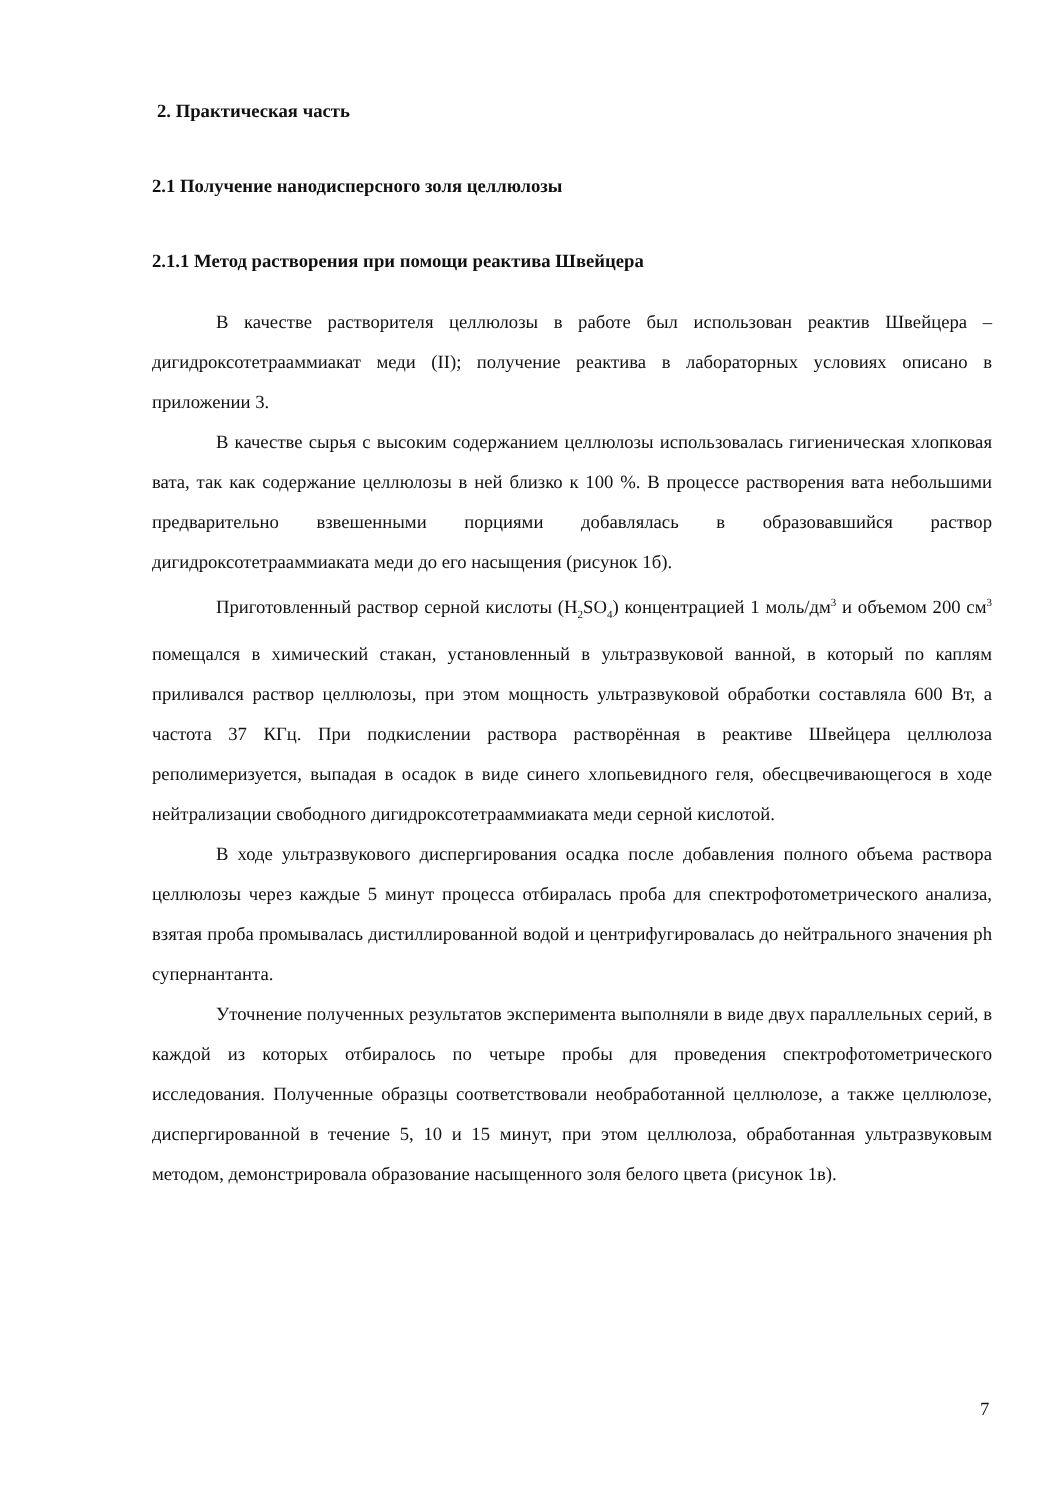2. Практическая часть
2.1 Получение нанодисперсного золя целлюлозы
2.1.1 Метод растворения при помощи реактива Швейцера
В качестве растворителя целлюлозы в работе был использован реактив Швейцера – дигидроксотетрааммиакат меди (II); получение реактива в лабораторных условиях описано в приложении 3.
В качестве сырья с высоким содержанием целлюлозы использовалась гигиеническая хлопковая вата, так как содержание целлюлозы в ней близко к 100 %. В процессе растворения вата небольшими предварительно взвешенными порциями добавлялась в образовавшийся раствор дигидроксотетрааммиаката меди до его насыщения (рисунок 1б).
Приготовленный раствор серной кислоты (H<sub>2</sub>SO<sub>4</sub>) концентрацией 1 моль/дм<sup>3</sup> и объемом 200 см<sup>3</sup> помещался в химический стакан, установленный в ультразвуковой ванной, в который по каплям приливался раствор целлюлозы, при этом мощность ультразвуковой обработки составляла 600 Вт, а частота 37 КГц. При подкислении раствора растворённая в реактиве Швейцера целлюлоза реполимеризуется, выпадая в осадок в виде синего хлопьевидного геля, обесцвечивающегося в ходе нейтрализации свободного дигидроксотетрааммиаката меди серной кислотой.
В ходе ультразвукового диспергирования осадка после добавления полного объема раствора целлюлозы через каждые 5 минут процесса отбиралась проба для спектрофотометрического анализа, взятая проба промывалась дистиллированной водой и центрифугировалась до нейтрального значения ph супернантанта.
Уточнение полученных результатов эксперимента выполняли в виде двух параллельных серий, в каждой из которых отбиралось по четыре пробы для проведения спектрофотометрического исследования. Полученные образцы соответствовали необработанной целлюлозе, а также целлюлозе, диспергированной в течение 5, 10 и 15 минут, при этом целлюлоза, обработанная ультразвуковым методом, демонстрировала образование насыщенного золя белого цвета (рисунок 1в).
7